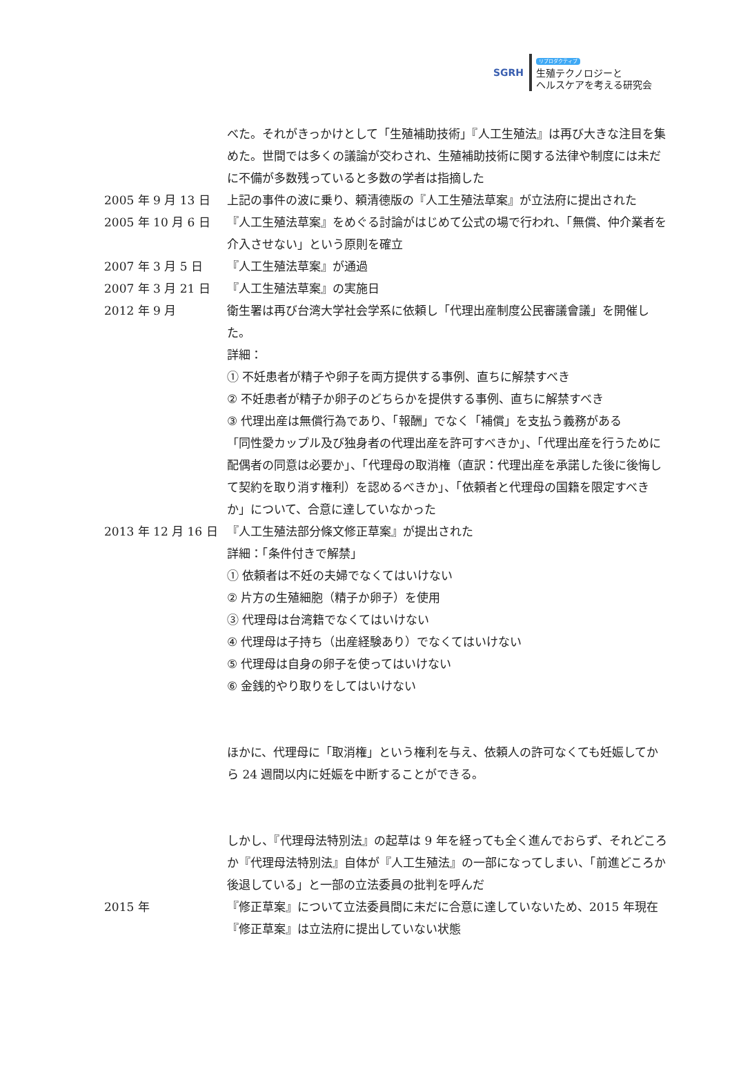SGRH
リプロダクティブ
生殖テクノロジーと
ヘルスケアを考える研究会
べた。それがきっかけとして「生殖補助技術」『人工生殖法』は再び大きな注目を集めた。世間では多くの議論が交わされ、生殖補助技術に関する法律や制度には未だに不備が多数残っていると多数の学者は指摘した
2005 年 9 月 13 日 上記の事件の波に乗り、頼清德版の『人工生殖法草案』が立法府に提出された
2005 年 10 月 6 日 『人工生殖法草案』をめぐる討論がはじめて公式の場で行われ、「無償、仲介業者を介入させない」という原則を確立
2007 年 3 月 5 日 『人工生殖法草案』が通過
2007 年 3 月 21 日 『人工生殖法草案』の実施日
2012 年 9 月 衛生署は再び台湾大学社会学系に依頼し「代理出産制度公民審議會議」を開催した。
詳細：
① 不妊患者が精子や卵子を両方提供する事例、直ちに解禁すべき
② 不妊患者が精子か卵子のどちらかを提供する事例、直ちに解禁すべき
③ 代理出産は無償行為であり、「報酬」でなく「補償」を支払う義務がある
「同性愛カップル及び独身者の代理出産を許可すべきか」、「代理出産を行うために配偶者の同意は必要か」、「代理母の取消権（直訳：代理出産を承諾した後に後悔して契約を取り消す権利）を認めるべきか」、「依頼者と代理母の国籍を限定すべきか」について、合意に達していなかった
2013 年 12 月 16 日
『人工生殖法部分條文修正草案』が提出された
詳細：「条件付きで解禁」
① 依頼者は不妊の夫婦でなくてはいけない
② 片方の生殖細胞（精子か卵子）を使用
③ 代理母は台湾籍でなくてはいけない
④ 代理母は子持ち（出産経験あり）でなくてはいけない
⑤ 代理母は自身の卵子を使ってはいけない
⑥ 金銭的やり取りをしてはいけない
ほかに、代理母に「取消権」という権利を与え、依頼人の許可なくても妊娠してから 24 週間以内に妊娠を中断することができる。
しかし、『代理母法特別法』の起草は 9 年を経っても全く進んでおらず、それどころか『代理母法特別法』自体が『人工生殖法』の一部になってしまい、「前進どころか後退している」と一部の立法委員の批判を呼んだ
2015 年 『修正草案』について立法委員間に未だに合意に達していないため、2015 年現在『修正草案』は立法府に提出していない状態